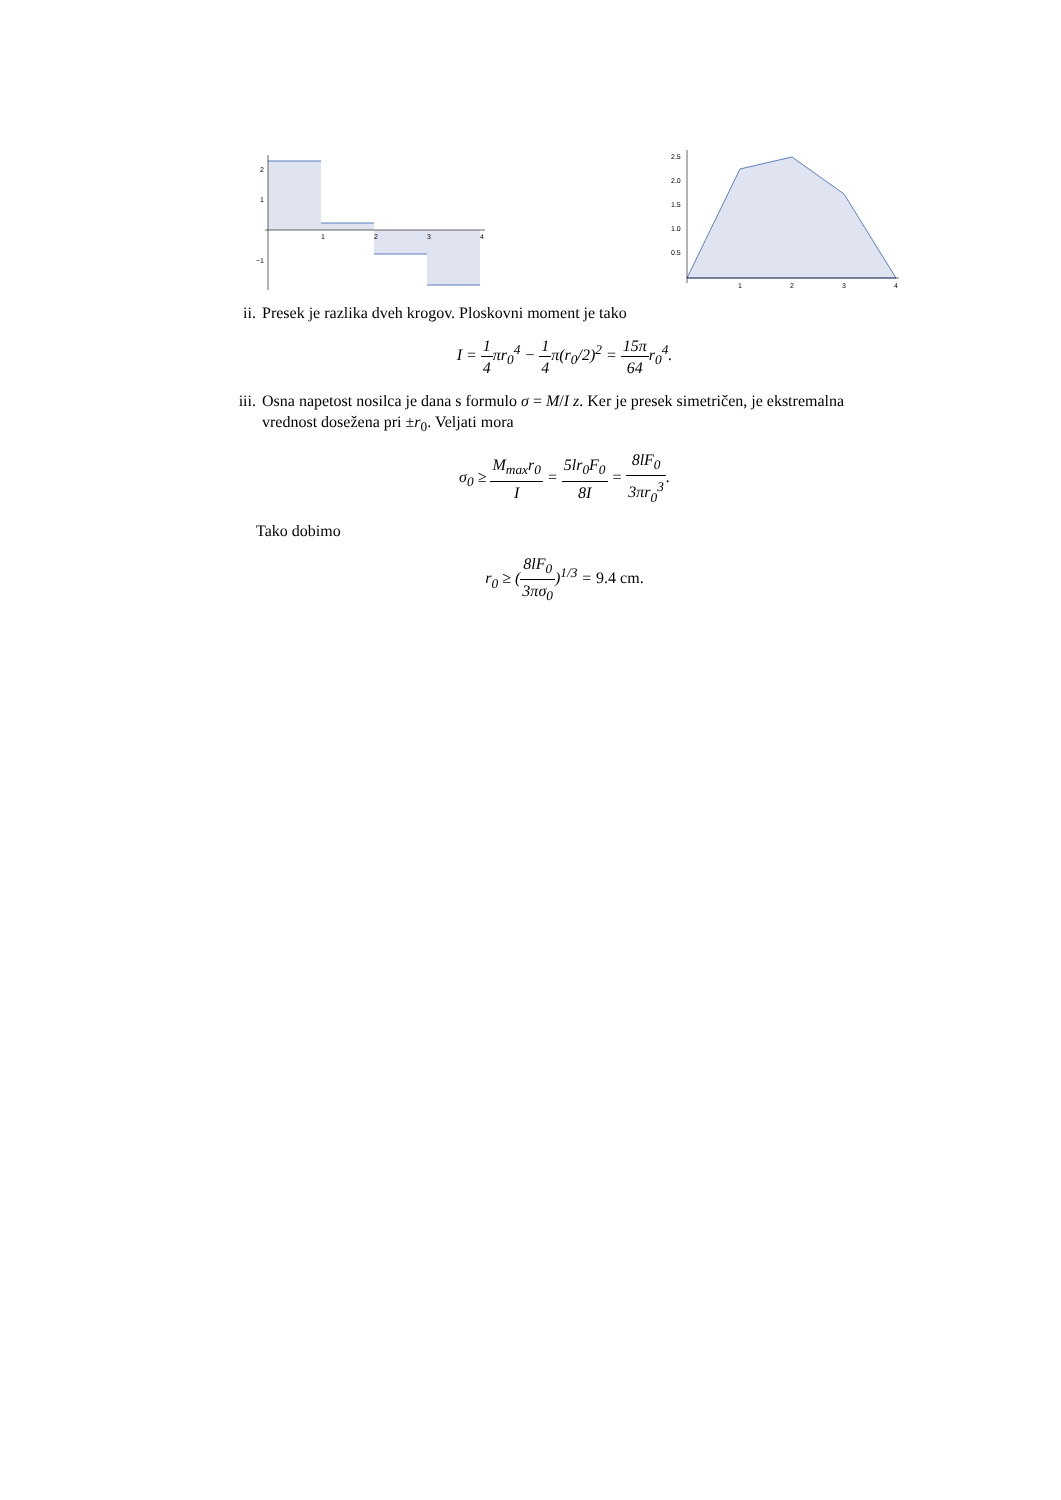1
2
3
4
2
1
−1
1
2
3
4
2.5
2.0
1.5
1.0
0.5
ii. Presek je razlika dveh krogov. Ploskovni moment je tako
I = 1 4πr<sub>0</sub><sup>4</sup> − 1 4π(r<sub>0</sub>/2)<sup>2</sup> = 15π 64r<sub>0</sub><sup>4</sup>.
iii.
Osna napetost nosilca je dana s formulo σ = M/I z. Ker je presek simetričen, je ekstremalna vrednost dosežena pri ±r<sub>0</sub>. Veljati mora
σ<sub>0</sub> ≥ M<sub>max</sub>r<sub>0</sub> I = 5lr<sub>0</sub>F<sub>0</sub> 8I = 8lF<sub>0</sub> 3πr<sub>0</sub><sup>3</sup>.
Tako dobimo
r<sub>0</sub> ≥ (8lF<sub>0</sub> 3πσ<sub>0</sub>)<sup>1/3</sup> = 9.4 cm.